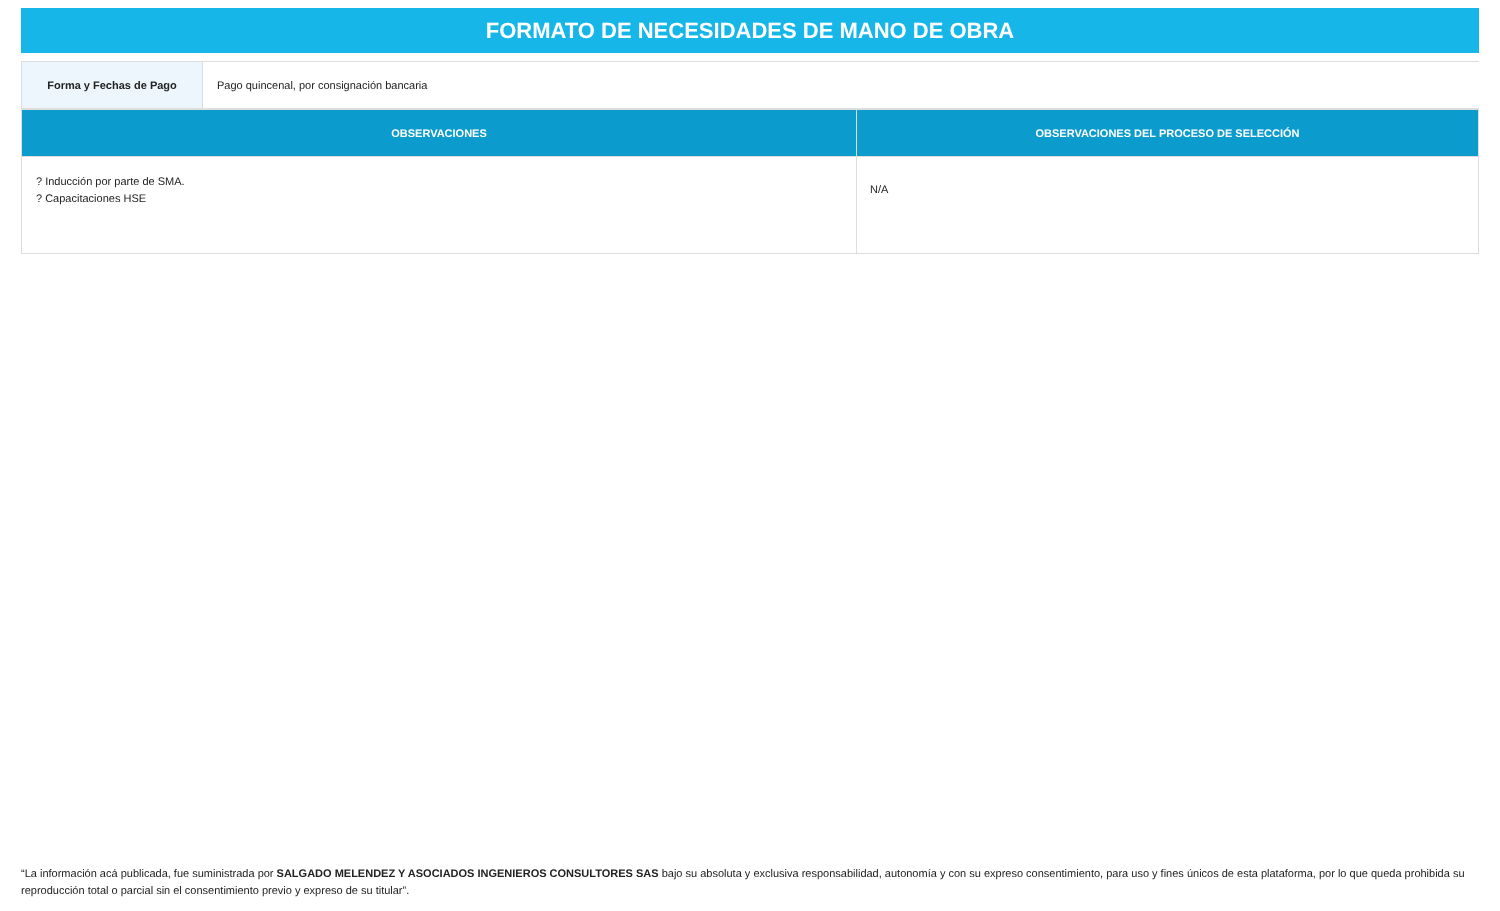FORMATO DE NECESIDADES DE MANO DE OBRA
| Forma y Fechas de Pago | Pago quincenal, por consignación bancaria |
| OBSERVACIONES | OBSERVACIONES DEL PROCESO DE SELECCIÓN |
| --- | --- |
| ? Inducción por parte de SMA. ? Capacitaciones HSE | N/A |
“La información acá publicada, fue suministrada por SALGADO MELENDEZ Y ASOCIADOS INGENIEROS CONSULTORES SAS bajo su absoluta y exclusiva responsabilidad, autonomía y con su expreso consentimiento, para uso y fines únicos de esta plataforma, por lo que queda prohibida su reproducción total o parcial sin el consentimiento previo y expreso de su titular”.